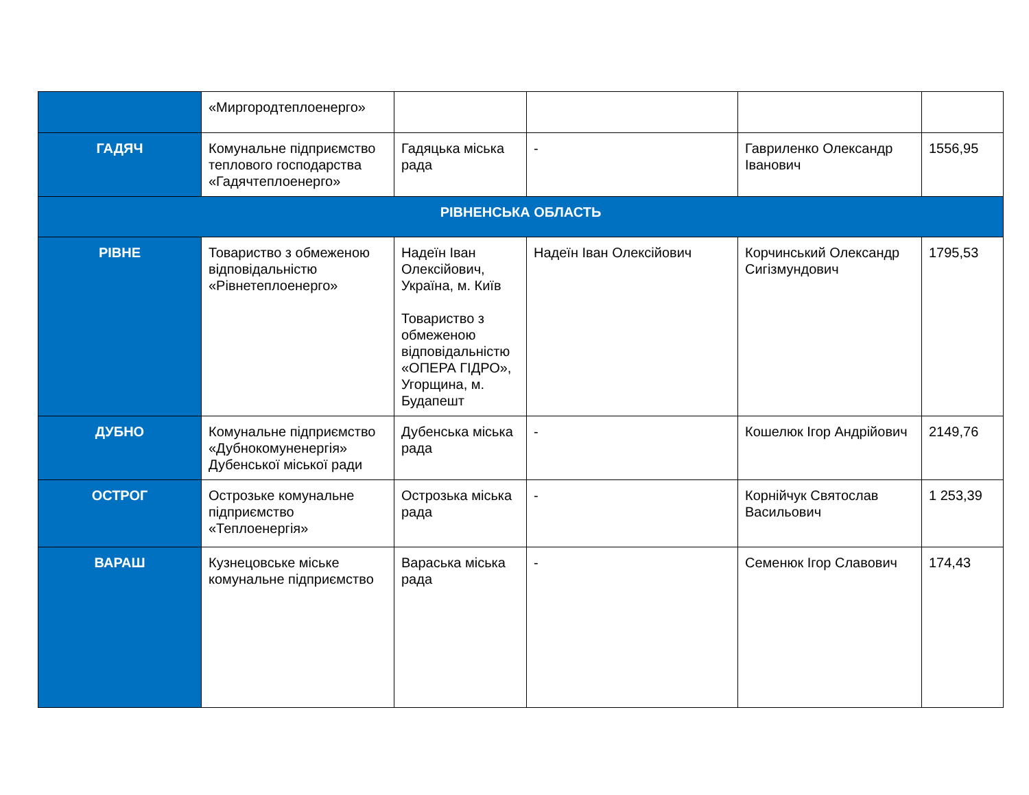| | «Миргородтеплоенерго» | | | | |
| ГАДЯЧ | Комунальне підприємство теплового господарства «Гадячтеплоенерго» | Гадяцька міська рада | - | Гавриленко Олександр Іванович | 1556,95 |
| РІВНЕНСЬКА ОБЛАСТЬ | | | | | |
| РІВНЕ | Товариство з обмеженою відповідальністю «Рівнетеплоенерго» | Надеїн Іван Олексійович, Україна, м. Київ Товариство з обмеженою відповідальністю «ОПЕРА ГІДРО», Угорщина, м. Будапешт | Надеїн Іван Олексійович | Корчинський Олександр Сигізмундович | 1795,53 |
| ДУБНО | Комунальне підприємство «Дубнокомуненергія» Дубенської міської ради | Дубенська міська рада | - | Кошелюк Ігор Андрійович | 2149,76 |
| ОСТРОГ | Острозьке комунальне підприємство «Теплоенергія» | Острозька міська рада | - | Корнійчук Святослав Васильович | 1 253,39 |
| ВАРАШ | Кузнецовське міське комунальне підприємство | Вараська міська рада | - | Семенюк Ігор Славович | 174,43 |